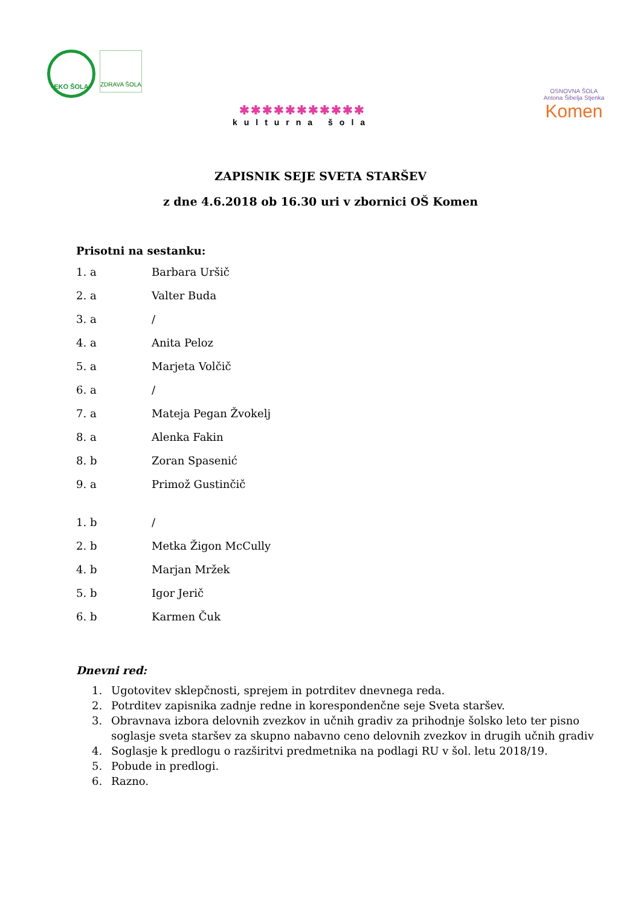EKO ŠOLA ZDRAVA ŠOLA
✱✱✱✱✱✱✱✱✱✱✱
kulturna šola
OSNOVNA ŠOLA
Antona Šibelja Stjenka
Komen
ZAPISNIK SEJE SVETA STARŠEV
z dne 4.6.2018 ob 16.30 uri v zbornici OŠ Komen
Prisotni na sestanku:
1. a Barbara Uršič
2. a Valter Buda
3. a /
4. a Anita Peloz
5. a Marjeta Volčič
6. a /
7. a Mateja Pegan Žvokelj
8. a Alenka Fakin
8. b Zoran Spasenić
9. a Primož Gustinčič
1. b /
2. b Metka Žigon McCully
4. b Marjan Mržek
5. b Igor Jerič
6. b Karmen Čuk
Dnevni red:
1. Ugotovitev sklepčnosti, sprejem in potrditev dnevnega reda.
2. Potrditev zapisnika zadnje redne in korespondenčne seje Sveta staršev.
3. Obravnava izbora delovnih zvezkov in učnih gradiv za prihodnje šolsko leto ter pisno soglasje sveta staršev za skupno nabavno ceno delovnih zvezkov in drugih učnih gradiv
4. Soglasje k predlogu o razširitvi predmetnika na podlagi RU v šol. letu 2018/19.
5. Pobude in predlogi.
6. Razno.